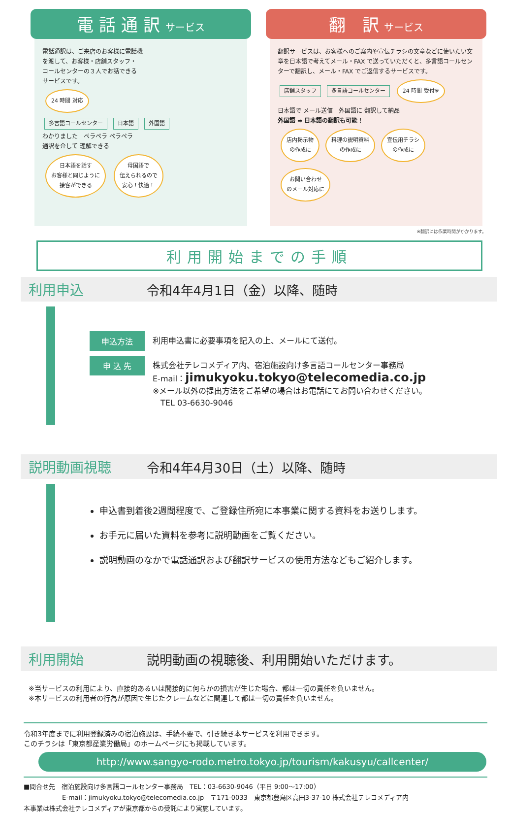電 話 通 訳 サービス
電話通訳は、ご来店のお客様に電話機
を渡して、お客様・店舗スタッフ・
コールセンターの３人でお話できる
サービスです。
24 時間 対応
多言語コールセンター 日本語 外国語
わかりました　ペラペラ ペラペラ
通訳を介して 理解できる
日本語を話す
お客様と同じように
接客ができる 母国語で
伝えられるので
安心！快適！
翻　訳 サービス
翻訳サービスは、お客様へのご案内や宣伝チラシの文章などに使いたい文章を日本語で考えてメール・FAX で送っていただくと、多言語コールセンターで翻訳し、メール・FAX でご返信するサービスです。
店舗スタッフ 多言語コールセンター 24 時間 受付※
日本語で メール送信　外国語に 翻訳して納品
外国語 ➡ 日本語の翻訳も可能！
店内掲示物
の作成に 料理の説明資料
の作成に 宣伝用チラシ
の作成に お問い合わせ
のメール対応に
※翻訳には作業時間がかかります。
利用開始までの手順
利用申込 令和4年4月1日（金）以降、随時
申込方法 利用申込書に必要事項を記入の上、メールにて送付。
申 込 先 株式会社テレコメディア内、宿泊施設向け多言語コールセンター事務局
E-mail：jimukyoku.tokyo@telecomedia.co.jp
※メール以外の提出方法をご希望の場合はお電話にてお問い合わせください。
　TEL 03-6630-9046
説明動画視聴 令和4年4月30日（土）以降、随時
申込書到着後2週間程度で、ご登録住所宛に本事業に関する資料をお送りします。
お手元に届いた資料を参考に説明動画をご覧ください。
説明動画のなかで電話通訳および翻訳サービスの使用方法などもご紹介します。
利用開始 説明動画の視聴後、利用開始いただけます。
※当サービスの利用により、直接的あるいは間接的に何らかの損害が生じた場合、都は一切の責任を負いません。
※本サービスの利用者の行為が原因で生じたクレームなどに関連して都は一切の責任を負いません。
令和3年度までに利用登録済みの宿泊施設は、手続不要で、引き続き本サービスを利用できます。
このチラシは「東京都産業労働局」のホームページにも掲載しています。
http://www.sangyo-rodo.metro.tokyo.jp/tourism/kakusyu/callcenter/
■問合せ先　宿泊施設向け多言語コールセンター事務局　TEL：03-6630-9046（平日 9:00～17:00）
　　　　　　E-mail：jimukyoku.tokyo@telecomedia.co.jp　〒171-0033　東京都豊島区高田3-37-10 株式会社テレコメディア内
本事業は株式会社テレコメディアが東京都からの受託により実施しています。